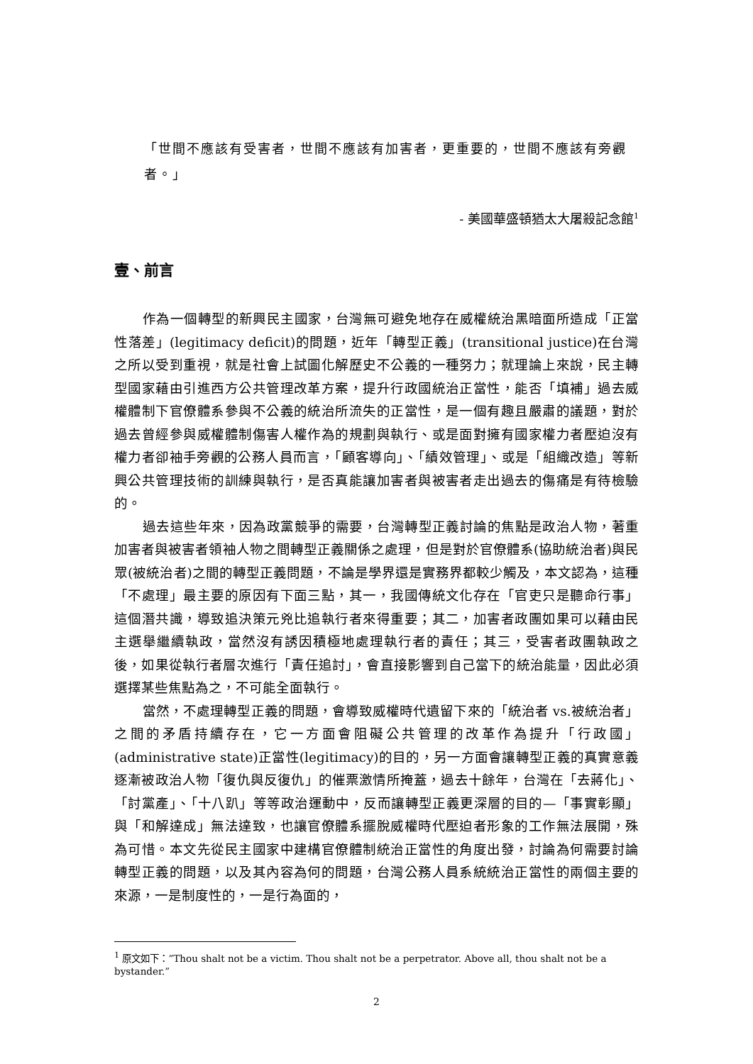「世間不應該有受害者，世間不應該有加害者，更重要的，世間不應該有旁觀者。」
- 美國華盛頓猶太大屠殺記念館<sup>1</sup>
壹、前言
作為一個轉型的新興民主國家，台灣無可避免地存在威權統治黑暗面所造成「正當性落差」(legitimacy deficit)的問題，近年「轉型正義」(transitional justice)在台灣之所以受到重視，就是社會上試圖化解歷史不公義的一種努力；就理論上來說，民主轉型國家藉由引進西方公共管理改革方案，提升行政國統治正當性，能否「填補」過去威權體制下官僚體系參與不公義的統治所流失的正當性，是一個有趣且嚴肅的議題，對於過去曾經參與威權體制傷害人權作為的規劃與執行、或是面對擁有國家權力者壓迫沒有權力者卻袖手旁觀的公務人員而言，「顧客導向」、「績效管理」、或是「組織改造」等新興公共管理技術的訓練與執行，是否真能讓加害者與被害者走出過去的傷痛是有待檢驗的。
過去這些年來，因為政黨競爭的需要，台灣轉型正義討論的焦點是政治人物，著重加害者與被害者領袖人物之間轉型正義關係之處理，但是對於官僚體系(協助統治者)與民眾(被統治者)之間的轉型正義問題，不論是學界還是實務界都較少觸及，本文認為，這種「不處理」最主要的原因有下面三點，其一，我國傳統文化存在「官吏只是聽命行事」這個潛共識，導致追決策元兇比追執行者來得重要；其二，加害者政團如果可以藉由民主選舉繼續執政，當然沒有誘因積極地處理執行者的責任；其三，受害者政團執政之後，如果從執行者層次進行「責任追討」，會直接影響到自己當下的統治能量，因此必須選擇某些焦點為之，不可能全面執行。
當然，不處理轉型正義的問題，會導致威權時代遺留下來的「統治者 vs.被統治者」之間的矛盾持續存在，它一方面會阻礙公共管理的改革作為提升「行政國」(administrative state)正當性(legitimacy)的目的，另一方面會讓轉型正義的真實意義逐漸被政治人物「復仇與反復仇」的催票激情所掩蓋，過去十餘年，台灣在「去蔣化」、「討黨產」、「十八趴」等等政治運動中，反而讓轉型正義更深層的目的—「事實彰顯」與「和解達成」無法達致，也讓官僚體系擺脫威權時代壓迫者形象的工作無法展開，殊為可惜。本文先從民主國家中建構官僚體制統治正當性的角度出發，討論為何需要討論轉型正義的問題，以及其內容為何的問題，台灣公務人員系統統治正當性的兩個主要的來源，一是制度性的，一是行為面的，
<sup>1</sup> 原文如下：”Thou shalt not be a victim. Thou shalt not be a perpetrator. Above all, thou shalt not be a bystander.”
2